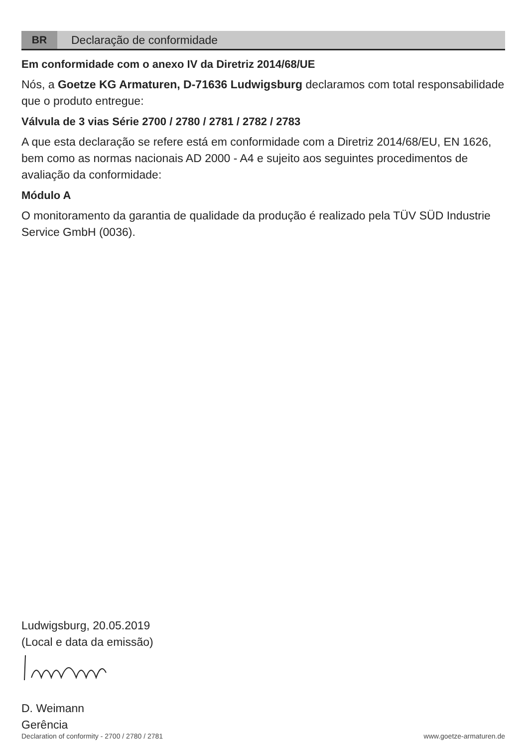BR Declaração de conformidade
Em conformidade com o anexo IV da Diretriz 2014/68/UE
Nós, a Goetze KG Armaturen, D-71636 Ludwigsburg declaramos com total responsabilidade que o produto entregue:
Válvula de 3 vias Série 2700 / 2780 / 2781 / 2782 / 2783
A que esta declaração se refere está em conformidade com a Diretriz 2014/68/EU, EN 1626, bem como as normas nacionais AD 2000 - A4 e sujeito aos seguintes procedimentos de avaliação da conformidade:
Módulo A
O monitoramento da garantia de qualidade da produção é realizado pela TÜV SÜD Industrie Service GmbH (0036).
Ludwigsburg, 20.05.2019
(Local e data da emissão)
D. Weimann
Gerência
Declaration of conformity - 2700 / 2780 / 2781 www.goetze-armaturen.de